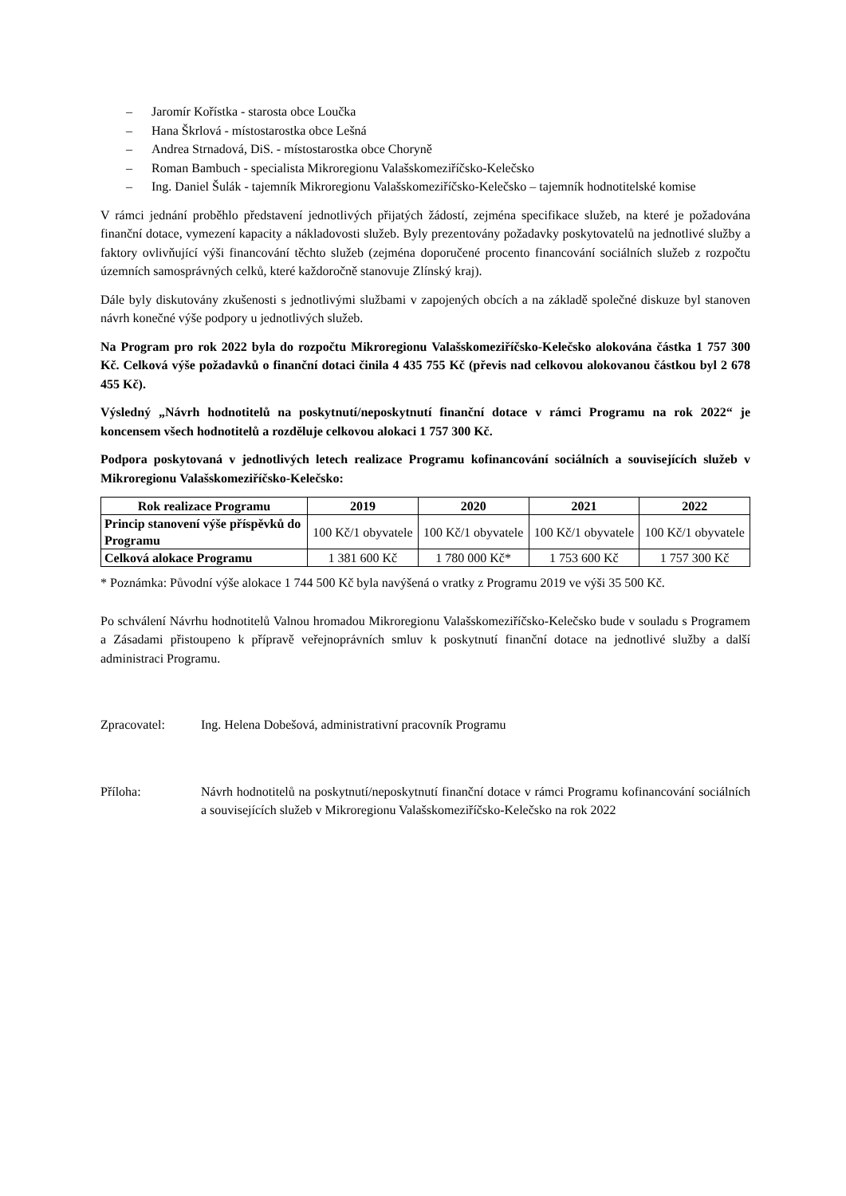– Jaromír Kořístka - starosta obce Loučka
– Hana Škrlová - místostarostka obce Lešná
– Andrea Strnadová, DiS. - místostarostka obce Choryně
– Roman Bambuch - specialista Mikroregionu Valašskomeziříčsko-Kelečsko
– Ing. Daniel Šulák - tajemník Mikroregionu Valašskomeziříčsko-Kelečsko – tajemník hodnotitelské komise
V rámci jednání proběhlo představení jednotlivých přijatých žádostí, zejména specifikace služeb, na které je požadována finanční dotace, vymezení kapacity a nákladovosti služeb. Byly prezentovány požadavky poskytovatelů na jednotlivé služby a faktory ovlivňující výši financování těchto služeb (zejména doporučené procento financování sociálních služeb z rozpočtu územních samosprávných celků, které každoročně stanovuje Zlínský kraj).
Dále byly diskutovány zkušenosti s jednotlivými službami v zapojených obcích a na základě společné diskuze byl stanoven návrh konečné výše podpory u jednotlivých služeb.
Na Program pro rok 2022 byla do rozpočtu Mikroregionu Valašskomeziříčsko-Kelečsko alokována částka 1 757 300 Kč. Celková výše požadavků o finanční dotaci činila 4 435 755 Kč (převis nad celkovou alokovanou částkou byl 2 678 455 Kč).
Výsledný „Návrh hodnotitelů na poskytnutí/neposkytnutí finanční dotace v rámci Programu na rok 2022“ je koncensem všech hodnotitelů a rozděluje celkovou alokaci 1 757 300 Kč.
Podpora poskytovaná v jednotlivých letech realizace Programu kofinancování sociálních a souvisejících služeb v Mikroregionu Valašskomeziříčsko-Kelečsko:
| Rok realizace Programu | 2019 | 2020 | 2021 | 2022 |
| --- | --- | --- | --- | --- |
| Princip stanovení výše příspěvků do Programu | 100 Kč/1 obyvatele | 100 Kč/1 obyvatele | 100 Kč/1 obyvatele | 100 Kč/1 obyvatele |
| Celková alokace Programu | 1 381 600 Kč | 1 780 000 Kč* | 1 753 600 Kč | 1 757 300 Kč |
* Poznámka: Původní výše alokace 1 744 500 Kč byla navýšená o vratky z Programu 2019 ve výši 35 500 Kč.
Po schválení Návrhu hodnotitelů Valnou hromadou Mikroregionu Valašskomeziříčsko-Kelečsko bude v souladu s Programem a Zásadami přistoupeno k přípravě veřejnoprávních smluv k poskytnutí finanční dotace na jednotlivé služby a další administraci Programu.
Zpracovatel: Ing. Helena Dobešová, administrativní pracovník Programu
Příloha: Návrh hodnotitelů na poskytnutí/neposkytnutí finanční dotace v rámci Programu kofinancování sociálních a souvisejících služeb v Mikroregionu Valašskomeziříčsko-Kelečsko na rok 2022